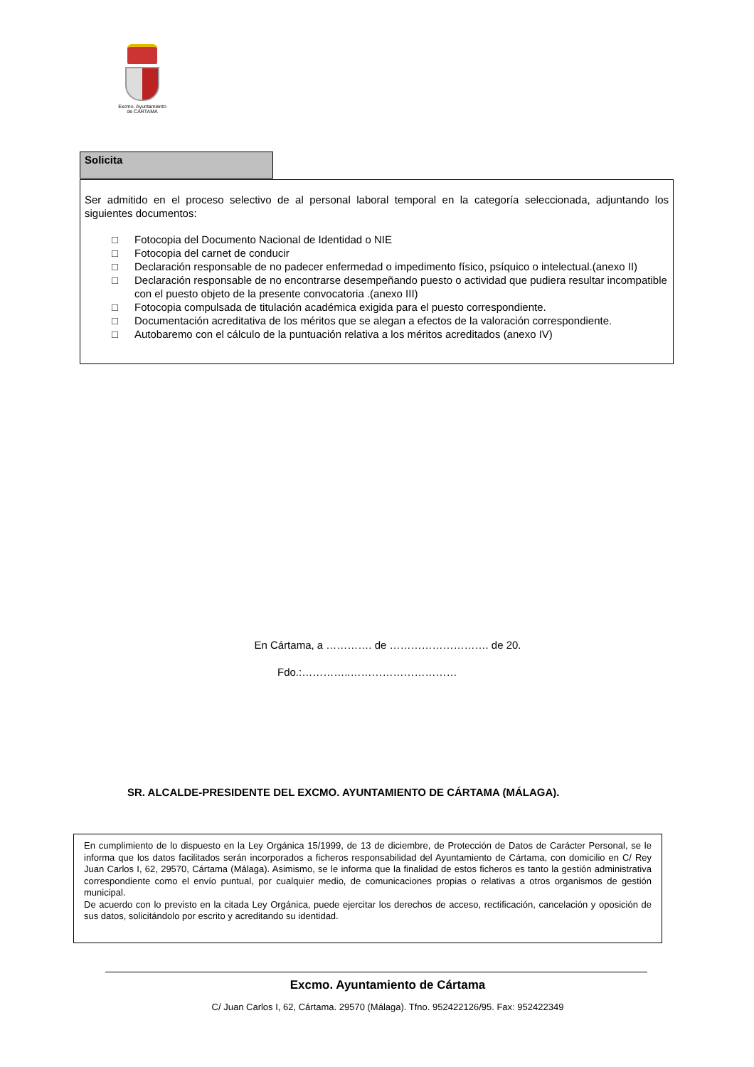Excmo. Ayuntamiento
de CÁRTAMA
Solicita
Ser admitido en el proceso selectivo de al personal laboral temporal en la categoría seleccionada, adjuntando los siguientes documentos:
□ Fotocopia del Documento Nacional de Identidad o NIE
□ Fotocopia del carnet de conducir
□ Declaración responsable de no padecer enfermedad o impedimento físico, psíquico o intelectual.(anexo II)
□ Declaración responsable de no encontrarse desempeñando puesto o actividad que pudiera resultar incompatible con el puesto objeto de la presente convocatoria .(anexo III)
□ Fotocopia compulsada de titulación académica exigida para el puesto correspondiente.
□ Documentación acreditativa de los méritos que se alegan a efectos de la valoración correspondiente.
□ Autobaremo con el cálculo de la puntuación relativa a los méritos acreditados (anexo IV)
En Cártama, a …………. de ………………………. de 20.
Fdo.:…………..…………………………
SR. ALCALDE-PRESIDENTE DEL EXCMO. AYUNTAMIENTO DE CÁRTAMA (MÁLAGA).
En cumplimiento de lo dispuesto en la Ley Orgánica 15/1999, de 13 de diciembre, de Protección de Datos de Carácter Personal, se le informa que los datos facilitados serán incorporados a ficheros responsabilidad del Ayuntamiento de Cártama, con domicilio en C/ Rey Juan Carlos I, 62, 29570, Cártama (Málaga). Asimismo, se le informa que la finalidad de estos ficheros es tanto la gestión administrativa correspondiente como el envío puntual, por cualquier medio, de comunicaciones propias o relativas a otros organismos de gestión municipal.
De acuerdo con lo previsto en la citada Ley Orgánica, puede ejercitar los derechos de acceso, rectificación, cancelación y oposición de sus datos, solicitándolo por escrito y acreditando su identidad.
Excmo. Ayuntamiento de Cártama
C/ Juan Carlos I, 62, Cártama. 29570 (Málaga). Tfno. 952422126/95. Fax: 952422349